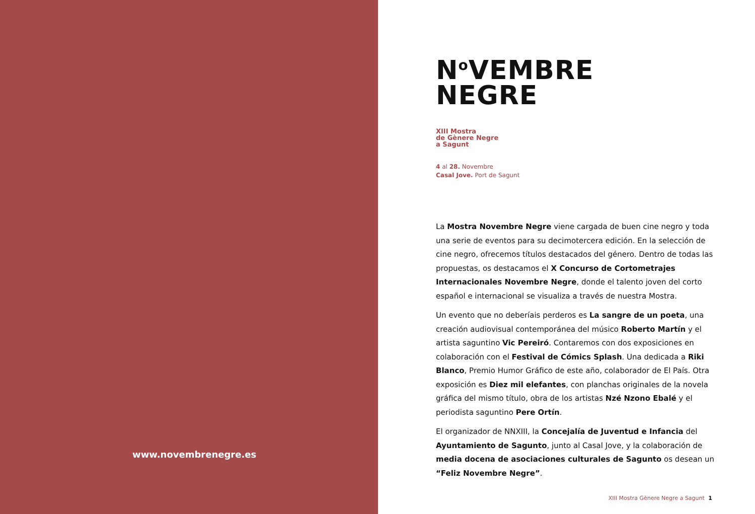www.novembrenegre.es
N<sup>o</sup>VEMBRE
NEGRE
XIII Mostra
de Gènere Negre
a Sagunt
4 al 28. Novembre
Casal Jove. Port de Sagunt
La Mostra Novembre Negre viene cargada de buen cine negro y toda una serie de eventos para su decimotercera edición. En la selección de cine negro, ofrecemos títulos destacados del género. Dentro de todas las propuestas, os destacamos el X Concurso de Cortometrajes Internacionales Novembre Negre, donde el talento joven del corto español e internacional se visualiza a través de nuestra Mostra.
Un evento que no deberíais perderos es La sangre de un poeta, una creación audiovisual contemporánea del músico Roberto Martín y el artista saguntino Vic Pereiró. Contaremos con dos exposiciones en colaboración con el Festival de Cómics Splash. Una dedicada a Riki Blanco, Premio Humor Gráfico de este año, colaborador de El País. Otra exposición es Diez mil elefantes, con planchas originales de la novela gráfica del mismo título, obra de los artistas Nzé Nzono Ebalé y el periodista saguntino Pere Ortín.
El organizador de NNXIII, la Concejalía de Juventud e Infancia del Ayuntamiento de Sagunto, junto al Casal Jove, y la colaboración de media docena de asociaciones culturales de Sagunto os desean un “Feliz Novembre Negre”.
XIII Mostra Gènere Negre a Sagunt 1